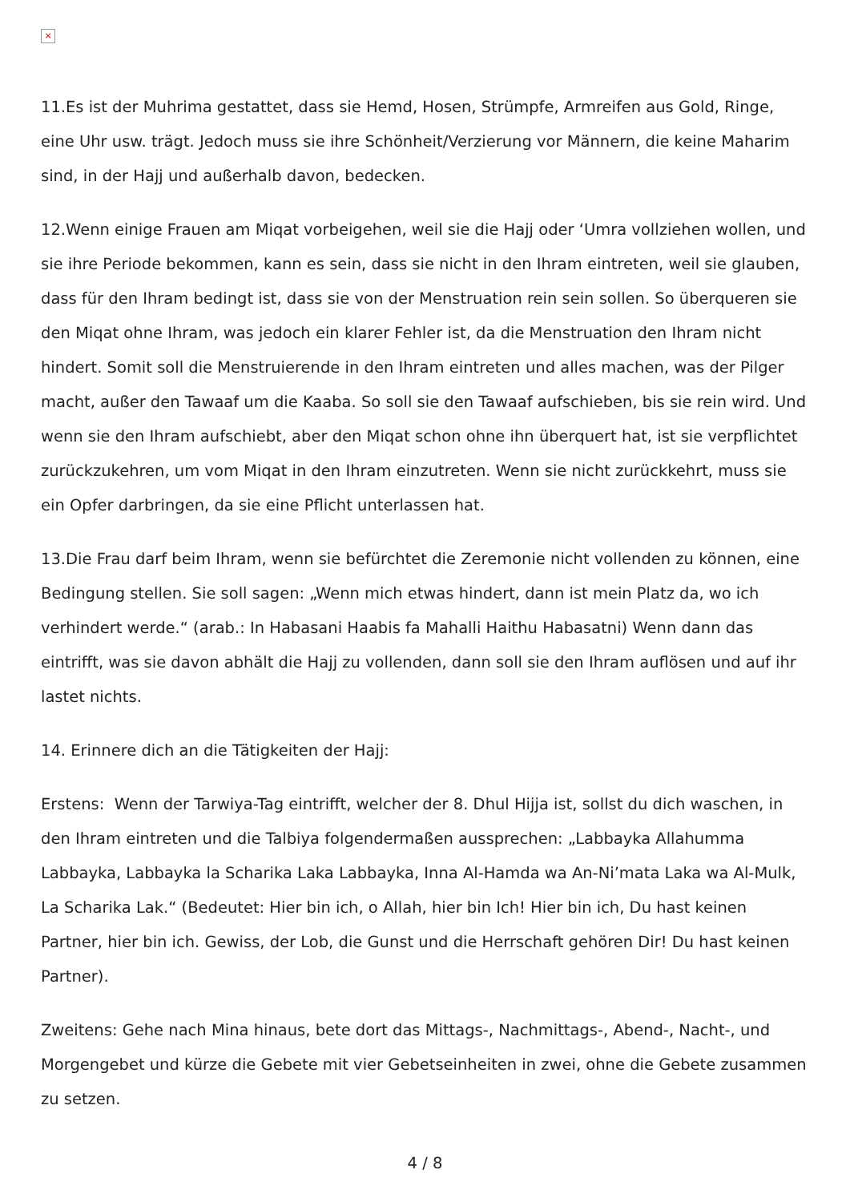×
11.Es ist der Muhrima gestattet, dass sie Hemd, Hosen, Strümpfe, Armreifen aus Gold, Ringe, eine Uhr usw. trägt. Jedoch muss sie ihre Schönheit/Verzierung vor Männern, die keine Maharim sind, in der Hajj und außerhalb davon, bedecken.
12.Wenn einige Frauen am Miqat vorbeigehen, weil sie die Hajj oder ‘Umra vollziehen wollen, und sie ihre Periode bekommen, kann es sein, dass sie nicht in den Ihram eintreten, weil sie glauben, dass für den Ihram bedingt ist, dass sie von der Menstruation rein sein sollen. So überqueren sie den Miqat ohne Ihram, was jedoch ein klarer Fehler ist, da die Menstruation den Ihram nicht hindert. Somit soll die Menstruierende in den Ihram eintreten und alles machen, was der Pilger macht, außer den Tawaaf um die Kaaba. So soll sie den Tawaaf aufschieben, bis sie rein wird. Und wenn sie den Ihram aufschiebt, aber den Miqat schon ohne ihn überquert hat, ist sie verpflichtet zurückzukehren, um vom Miqat in den Ihram einzutreten. Wenn sie nicht zurückkehrt, muss sie ein Opfer darbringen, da sie eine Pflicht unterlassen hat.
13.Die Frau darf beim Ihram, wenn sie befürchtet die Zeremonie nicht vollenden zu können, eine Bedingung stellen. Sie soll sagen: „Wenn mich etwas hindert, dann ist mein Platz da, wo ich verhindert werde.“ (arab.: In Habasani Haabis fa Mahalli Haithu Habasatni) Wenn dann das eintrifft, was sie davon abhält die Hajj zu vollenden, dann soll sie den Ihram auflösen und auf ihr lastet nichts.
14. Erinnere dich an die Tätigkeiten der Hajj:
Erstens: Wenn der Tarwiya-Tag eintrifft, welcher der 8. Dhul Hijja ist, sollst du dich waschen, in den Ihram eintreten und die Talbiya folgendermaßen aussprechen: „Labbayka Allahumma Labbayka, Labbayka la Scharika Laka Labbayka, Inna Al-Hamda wa An-Ni’mata Laka wa Al-Mulk, La Scharika Lak.“ (Bedeutet: Hier bin ich, o Allah, hier bin Ich! Hier bin ich, Du hast keinen Partner, hier bin ich. Gewiss, der Lob, die Gunst und die Herrschaft gehören Dir! Du hast keinen Partner).
Zweitens: Gehe nach Mina hinaus, bete dort das Mittags-, Nachmittags-, Abend-, Nacht-, und Morgengebet und kürze die Gebete mit vier Gebetseinheiten in zwei, ohne die Gebete zusammen zu setzen.
4 / 8